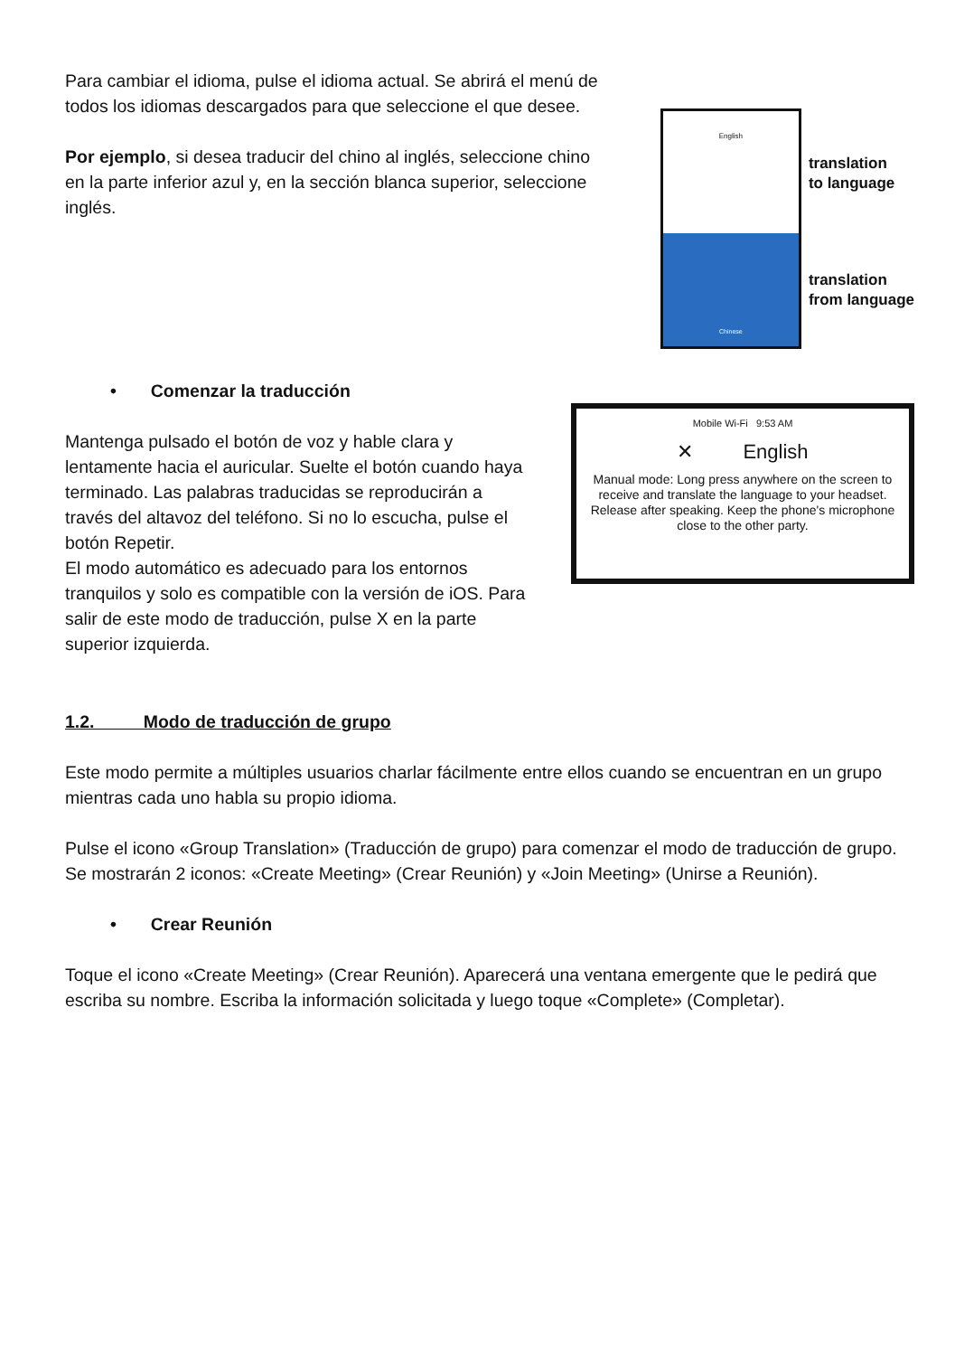Para cambiar el idioma, pulse el idioma actual. Se abrirá el menú de todos los idiomas descargados para que seleccione el que desee.
Por ejemplo, si desea traducir del chino al inglés, seleccione chino en la parte inferior azul y, en la sección blanca superior, seleccione inglés.
English
Chinese
translation
to language
translation
from language
• Comenzar la traducción
Mantenga pulsado el botón de voz y hable clara y lentamente hacia el auricular. Suelte el botón cuando haya terminado. Las palabras traducidas se reproducirán a través del altavoz del teléfono. Si no lo escucha, pulse el botón Repetir.
El modo automático es adecuado para los entornos tranquilos y solo es compatible con la versión de iOS. Para salir de este modo de traducción, pulse X en la parte superior izquierda.
Mobile Wi-Fi 9:53 AM
✕ English
Manual mode: Long press anywhere on the screen to receive and translate the language to your headset. Release after speaking. Keep the phone's microphone close to the other party.
1.2. Modo de traducción de grupo
Este modo permite a múltiples usuarios charlar fácilmente entre ellos cuando se encuentran en un grupo mientras cada uno habla su propio idioma.
Pulse el icono «Group Translation» (Traducción de grupo) para comenzar el modo de traducción de grupo. Se mostrarán 2 iconos: «Create Meeting» (Crear Reunión) y «Join Meeting» (Unirse a Reunión).
• Crear Reunión
Toque el icono «Create Meeting» (Crear Reunión). Aparecerá una ventana emergente que le pedirá que escriba su nombre. Escriba la información solicitada y luego toque «Complete» (Completar).